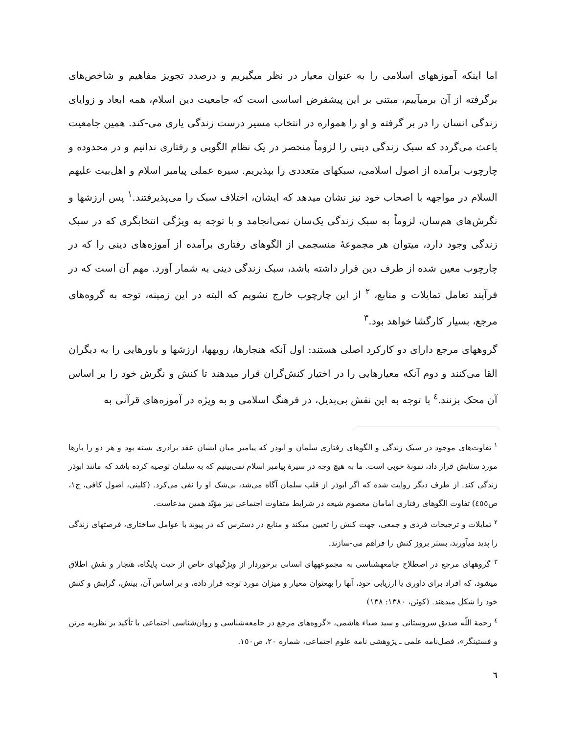اما اینکه آموزههای اسلامی را به عنوان معیار در نظر میگیریم و درصدد تجویز مفاهیم و شاخص‌های برگرفته از آن برمیآییم، مبتنی بر این پیشفرض اساسی است که جامعیت دین اسلام، همه ابعاد و زوایای زندگی انسان را در بر گرفته و او را همواره در انتخاب مسیر درست زندگی یاری می-کند. همین جامعیت باعث می‌گردد که سبک زندگی دینی را لزوماً منحصر در یک نظام الگویی و رفتاری ندانیم و در محدوده و چارچوب برآمده از اصول اسلامی، سبکهای متعددی را بپذیریم. سیره عملی پیامبر اسلام و اهل‌بیت علیهم السلام در مواجهه با اصحاب خود نیز نشان میدهد که ایشان، اختلاف سبک را می‌پذیرفتند.<sup>١</sup> پس ارزشها و نگرش‌های هم‌سان، لزوماً به سبک زندگی یک‌سان نمی‌انجامد و با توجه به ویژگی انتخابگری که در سبک زندگی وجود دارد، میتوان هر مجموعهٔ منسجمی از الگوهای رفتاری برآمده از آموزه‌های دینی را که در چارچوب معین شده از طرف دین قرار داشته باشد، سبک زندگی دینی به شمار آورد. مهم آن است که در فرآیند تعامل تمایلات و منابع، <sup>٢</sup> از این چارچوب خارج نشویم که البته در این زمینه، توجه به گروه‌های مرجع، بسیار کارگشا خواهد بود.<sup>٣</sup>
گروههای مرجع دارای دو کارکرد اصلی هستند: اول آنکه هنجارها، رویهها، ارزشها و باورهایی را به دیگران القا می‌کنند و دوم آنکه معیارهایی را در اختیار کنش‌گران قرار میدهند تا کنش و نگرش خود را بر اساس آن محک بزنند.<sup>٤</sup> با توجه به این نقش بی‌بدیل، در فرهنگ اسلامی و به ویژه در آموزه‌های قرآنی به
<sup>١</sup> تفاوت‌های موجود در سبک زندگی و الگوهای رفتاری سلمان و ابوذر که پیامبر میان ایشان عقد برادری بسته بود و هر دو را بارها مورد ستایش قرار داد، نمونهٔ خوبی است. ما به هیچ وجه در سیرهٔ پیامبر اسلام نمی‌بینیم که به سلمان توصیه کرده باشد که مانند ابوذر زندگی کند. از طرف دیگر روایت شده که اگر ابوذر از قلب سلمان آگاه می‌شد، بی‌شک او را نفی می‌کرد. (کلینی، اصول کافی، ج١، ص٤٥٥) تفاوت الگوهای رفتاری امامان معصوم شیعه در شرایط متفاوت اجتماعی نیز مؤیّد همین مدعاست.
<sup>٢</sup> تمایلات و ترجیحات فردی و جمعی، جهت کنش را تعیین میکند و منابع در دسترس که در پیوند با عوامل ساختاری، فرصتهای زندگی را پدید میآورند، بستر بروز کنش را فراهم می-سازند.
<sup>٣</sup> گروههای مرجع در اصطلاح جامعهشناسی به مجموعههای انسانی برخوردار از ویژگیهای خاص از حیث پایگاه، هنجار و نقش اطلاق میشود، که افراد برای داوری یا ارزیابی خود، آنها را بهعنوان معیار و میزان مورد توجه قرار داده، و بر اساس آن، بینش، گرایش و کنش خود را شکل میدهند. (کوئن، ١٣٨٠: ١٣٨)
<sup>٤</sup> رحمة اللّه صدیق سروستانی و سید ضیاء هاشمی، «گروه‌های مرجع در جامعه‌شناسی و روان‌شناسی اجتماعی با تأکید بر نظریه مرتن و فستینگر»، فصل‌نامه علمی ـ پژوهشی نامه علوم اجتماعی، شماره ٢٠، ص١٥٠.
٦